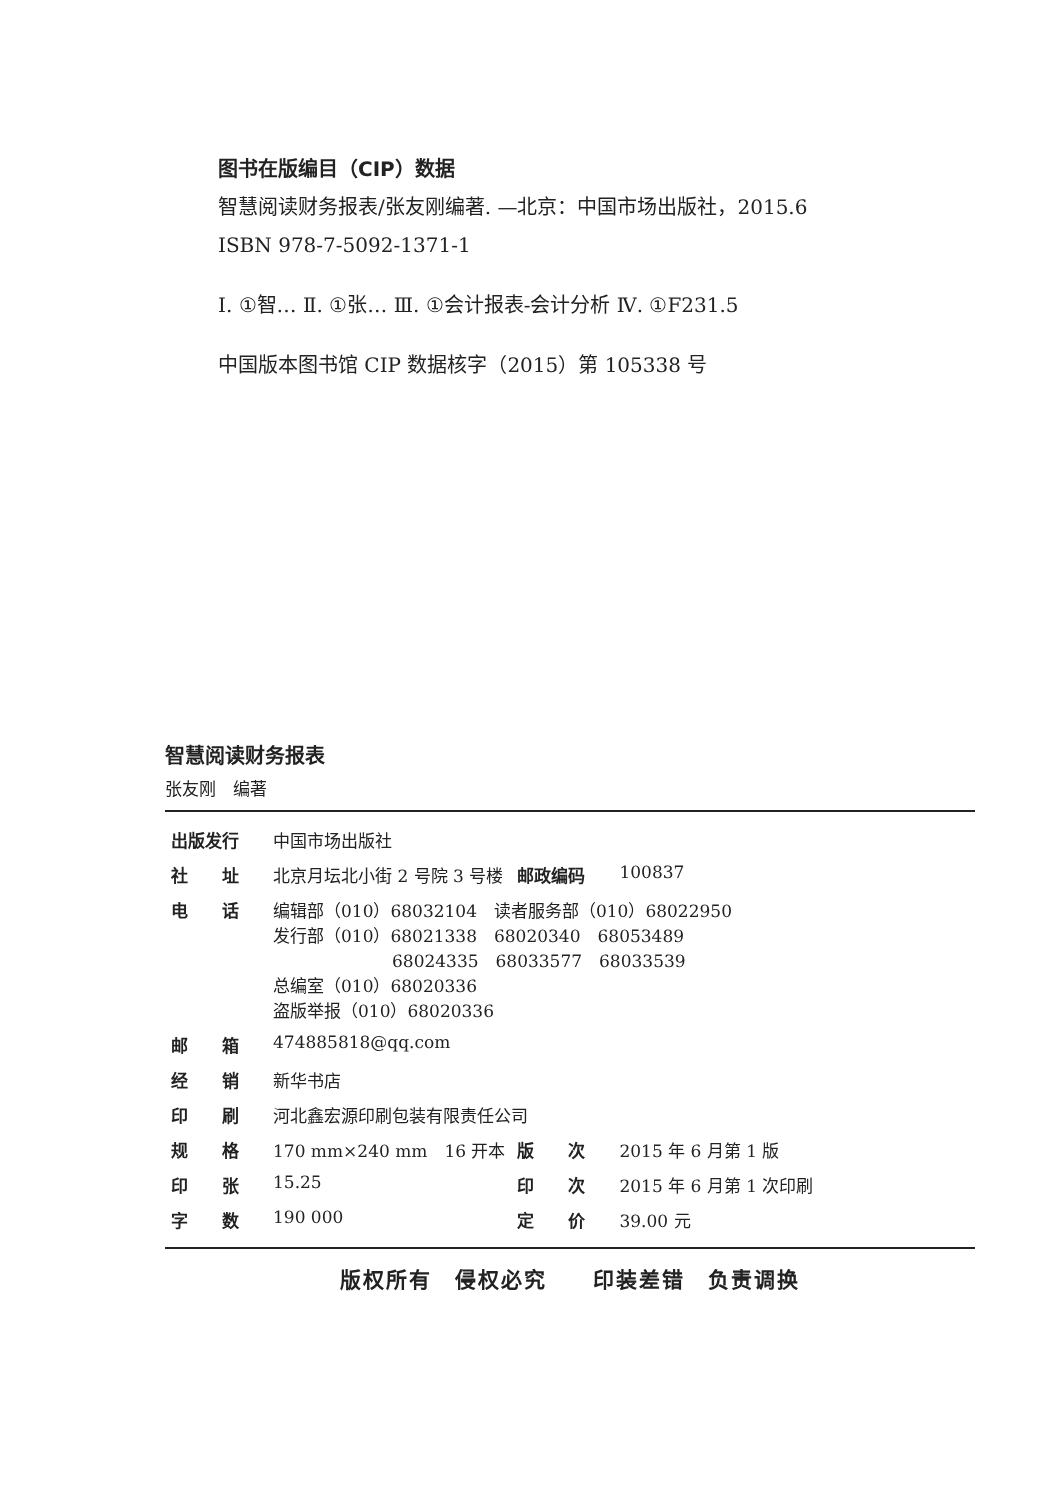图书在版编目（CIP）数据
智慧阅读财务报表/张友刚编著. —北京：中国市场出版社，2015.6
ISBN 978-7-5092-1371-1
Ⅰ. ①智… Ⅱ. ①张… Ⅲ. ①会计报表-会计分析 Ⅳ. ①F231.5
中国版本图书馆 CIP 数据核字（2015）第 105338 号
智慧阅读财务报表
张友刚　编著
| 出版发行 | 中国市场出版社 | | |
| 社 址 | 北京月坛北小街 2 号院 3 号楼 | 邮政编码 | 100837 |
| 电 话 | 编辑部（010）68032104 读者服务部（010）68022950 发行部（010）68021338 68020340 68053489 68024335 68033577 68033539 总编室（010）68020336 盗版举报（010）68020336 | | |
| 邮 箱 | 474885818@qq.com | | |
| 经 销 | 新华书店 | | |
| 印 刷 | 河北鑫宏源印刷包装有限责任公司 | | |
| 规 格 | 170 mm×240 mm 16 开本 | 版 次 | 2015 年 6 月第 1 版 |
| 印 张 | 15.25 | 印 次 | 2015 年 6 月第 1 次印刷 |
| 字 数 | 190 000 | 定 价 | 39.00 元 |
版权所有　侵权必究　　印装差错　负责调换